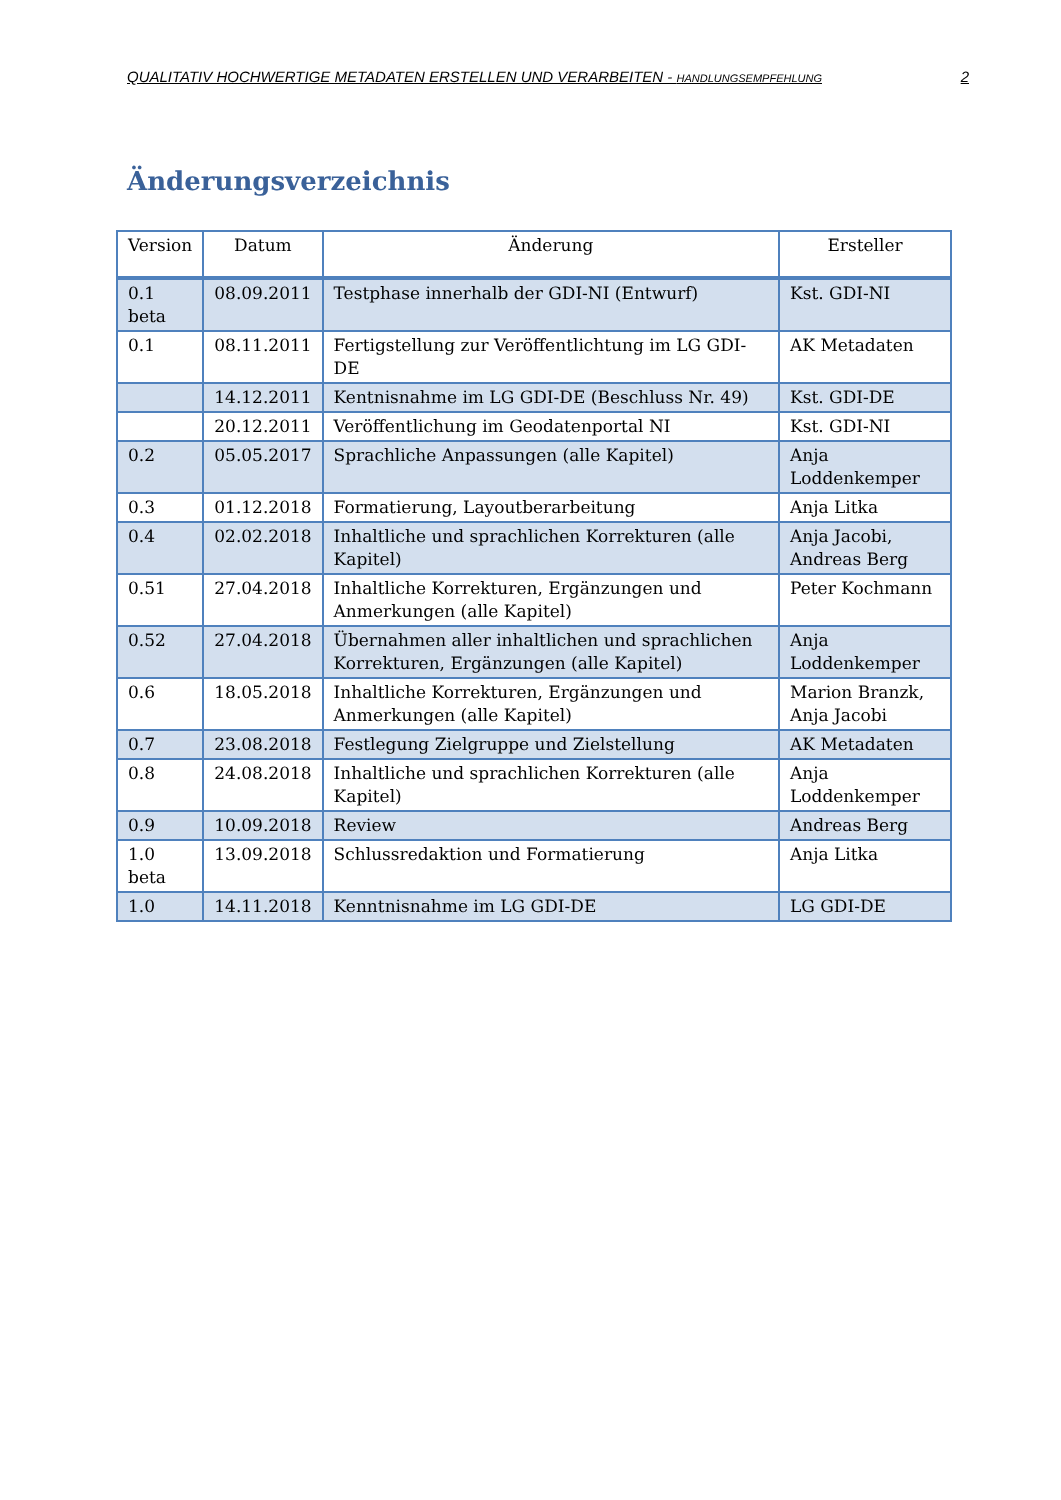QUALITATIV HOCHWERTIGE METADATEN ERSTELLEN UND VERARBEITEN - HANDLUNGSEMPFEHLUNG 2
Änderungsverzeichnis
| Version | Datum | Änderung | Ersteller |
| --- | --- | --- | --- |
| 0.1 beta | 08.09.2011 | Testphase innerhalb der GDI-NI (Entwurf) | Kst. GDI-NI |
| 0.1 | 08.11.2011 | Fertigstellung zur Veröffentlichtung im LG GDI-DE | AK Metadaten |
| | 14.12.2011 | Kentnisnahme im LG GDI-DE (Beschluss Nr. 49) | Kst. GDI-DE |
| | 20.12.2011 | Veröffentlichung im Geodatenportal NI | Kst. GDI-NI |
| 0.2 | 05.05.2017 | Sprachliche Anpassungen (alle Kapitel) | Anja Loddenkemper |
| 0.3 | 01.12.2018 | Formatierung, Layoutberarbeitung | Anja Litka |
| 0.4 | 02.02.2018 | Inhaltliche und sprachlichen Korrekturen (alle Kapitel) | Anja Jacobi, Andreas Berg |
| 0.51 | 27.04.2018 | Inhaltliche Korrekturen, Ergänzungen und Anmerkungen (alle Kapitel) | Peter Kochmann |
| 0.52 | 27.04.2018 | Übernahmen aller inhaltlichen und sprachlichen Korrekturen, Ergänzungen (alle Kapitel) | Anja Loddenkemper |
| 0.6 | 18.05.2018 | Inhaltliche Korrekturen, Ergänzungen und Anmerkungen (alle Kapitel) | Marion Branzk, Anja Jacobi |
| 0.7 | 23.08.2018 | Festlegung Zielgruppe und Zielstellung | AK Metadaten |
| 0.8 | 24.08.2018 | Inhaltliche und sprachlichen Korrekturen (alle Kapitel) | Anja Loddenkemper |
| 0.9 | 10.09.2018 | Review | Andreas Berg |
| 1.0 beta | 13.09.2018 | Schlussredaktion und Formatierung | Anja Litka |
| 1.0 | 14.11.2018 | Kenntnisnahme im LG GDI-DE | LG GDI-DE |